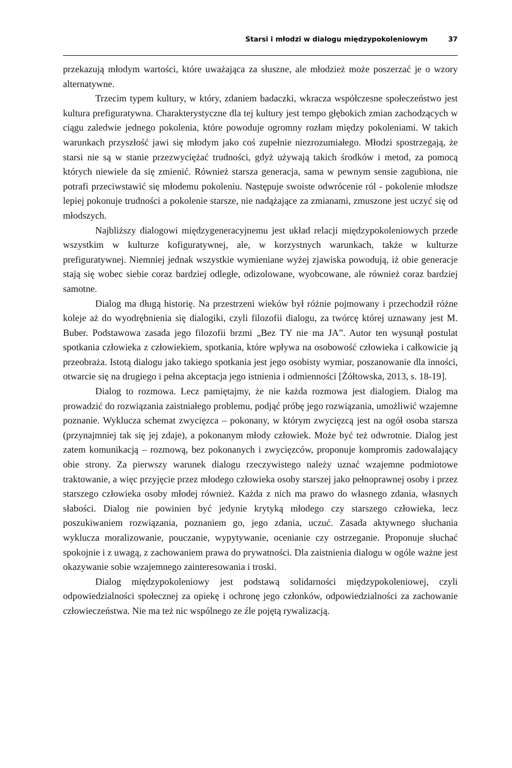Starsi i młodzi w dialogu międzypokoleniowym 37
przekazują młodym wartości, które uważająca za słuszne, ale młodzież może poszerzać je o wzory alternatywne.
Trzecim typem kultury, w który, zdaniem badaczki, wkracza współczesne społeczeństwo jest kultura prefiguratywna. Charakterystyczne dla tej kultury jest tempo głębokich zmian zachodzących w ciągu zaledwie jednego pokolenia, które powoduje ogromny rozłam między pokoleniami. W takich warunkach przyszłość jawi się młodym jako coś zupełnie niezrozumiałego. Młodzi spostrzegają, że starsi nie są w stanie przezwyciężać trudności, gdyż używają takich środków i metod, za pomocą których niewiele da się zmienić. Również starsza generacja, sama w pewnym sensie zagubiona, nie potrafi przeciwstawić się młodemu pokoleniu. Następuje swoiste odwrócenie ról - pokolenie młodsze lepiej pokonuje trudności a pokolenie starsze, nie nadążające za zmianami, zmuszone jest uczyć się od młodszych.
Najbliższy dialogowi międzygeneracyjnemu jest układ relacji międzypokoleniowych przede wszystkim w kulturze kofiguratywnej, ale, w korzystnych warunkach, także w kulturze prefiguratywnej. Niemniej jednak wszystkie wymieniane wyżej zjawiska powodują, iż obie generacje stają się wobec siebie coraz bardziej odległe, odizolowane, wyobcowane, ale również coraz bardziej samotne.
Dialog ma długą historię. Na przestrzeni wieków był różnie pojmowany i przechodził różne koleje aż do wyodrębnienia się dialogiki, czyli filozofii dialogu, za twórcę której uznawany jest M. Buber. Podstawowa zasada jego filozofii brzmi „Bez TY nie ma JA”. Autor ten wysunął postulat spotkania człowieka z człowiekiem, spotkania, które wpływa na osobowość człowieka i całkowicie ją przeobraża. Istotą dialogu jako takiego spotkania jest jego osobisty wymiar, poszanowanie dla inności, otwarcie się na drugiego i pełna akceptacja jego istnienia i odmienności [Żółtowska, 2013, s. 18-19].
Dialog to rozmowa. Lecz pamiętajmy, że nie każda rozmowa jest dialogiem. Dialog ma prowadzić do rozwiązania zaistniałego problemu, podjąć próbę jego rozwiązania, umożliwić wzajemne poznanie. Wyklucza schemat zwycięzca – pokonany, w którym zwycięzcą jest na ogół osoba starsza (przynajmniej tak się jej zdaje), a pokonanym młody człowiek. Może być też odwrotnie. Dialog jest zatem komunikacją – rozmową, bez pokonanych i zwycięzców, proponuje kompromis zadowalający obie strony. Za pierwszy warunek dialogu rzeczywistego należy uznać wzajemne podmiotowe traktowanie, a więc przyjęcie przez młodego człowieka osoby starszej jako pełnoprawnej osoby i przez starszego człowieka osoby młodej również. Każda z nich ma prawo do własnego zdania, własnych słabości. Dialog nie powinien być jedynie krytyką młodego czy starszego człowieka, lecz poszukiwaniem rozwiązania, poznaniem go, jego zdania, uczuć. Zasada aktywnego słuchania wyklucza moralizowanie, pouczanie, wypytywanie, ocenianie czy ostrzeganie. Proponuje słuchać spokojnie i z uwagą, z zachowaniem prawa do prywatności. Dla zaistnienia dialogu w ogóle ważne jest okazywanie sobie wzajemnego zainteresowania i troski.
Dialog międzypokoleniowy jest podstawą solidarności międzypokoleniowej, czyli odpowiedzialności społecznej za opiekę i ochronę jego członków, odpowiedzialności za zachowanie człowieczeństwa. Nie ma też nic wspólnego ze źle pojętą rywalizacją.